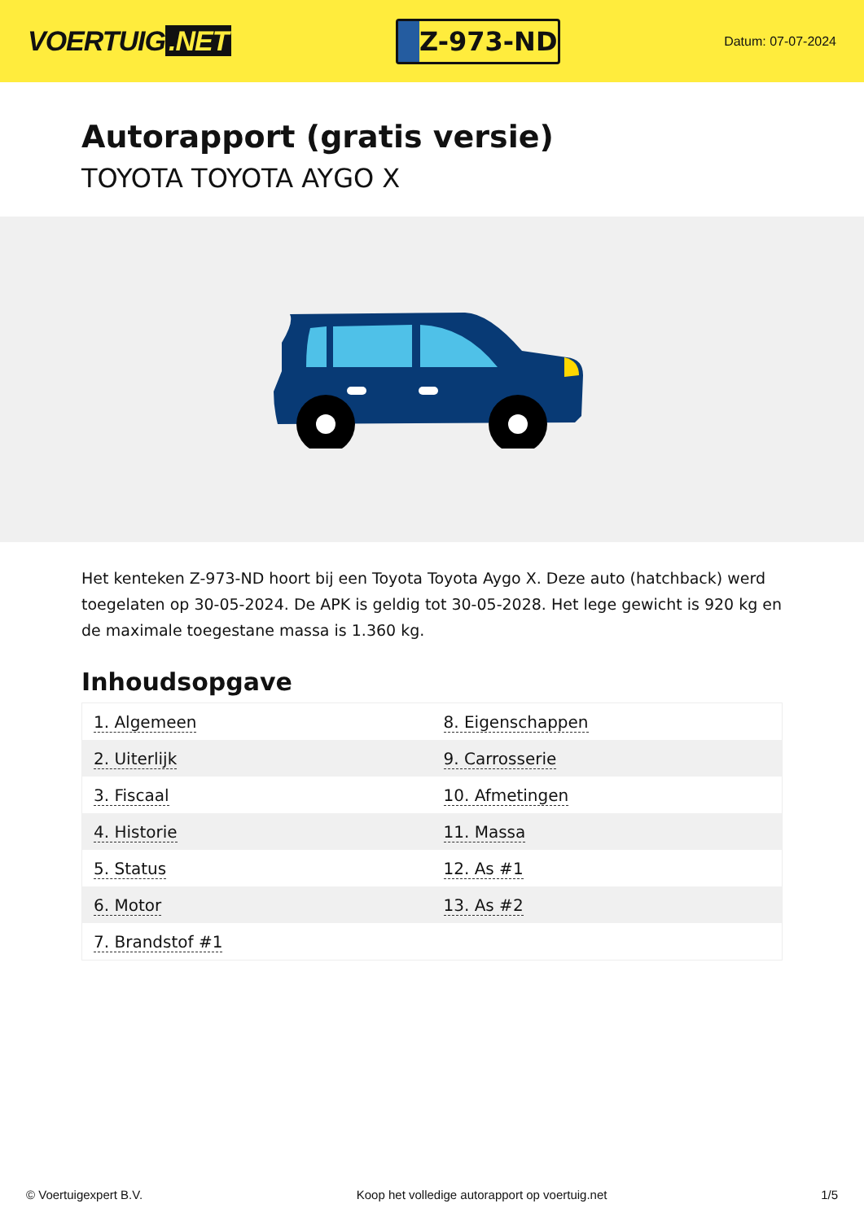VOERTUIG.NET
Z-973-ND
Datum: 07-07-2024
Autorapport (gratis versie)
TOYOTA TOYOTA AYGO X
Het kenteken Z-973-ND hoort bij een Toyota Toyota Aygo X. Deze auto (hatchback) werd toegelaten op 30-05-2024. De APK is geldig tot 30-05-2028. Het lege gewicht is 920 kg en de maximale toegestane massa is 1.360 kg.
Inhoudsopgave
| 1. Algemeen | 8. Eigenschappen |
| 2. Uiterlijk | 9. Carrosserie |
| 3. Fiscaal | 10. Afmetingen |
| 4. Historie | 11. Massa |
| 5. Status | 12. As #1 |
| 6. Motor | 13. As #2 |
| 7. Brandstof #1 | |
© Voertuigexpert B.V. Koop het volledige autorapport op voertuig.net
1/5